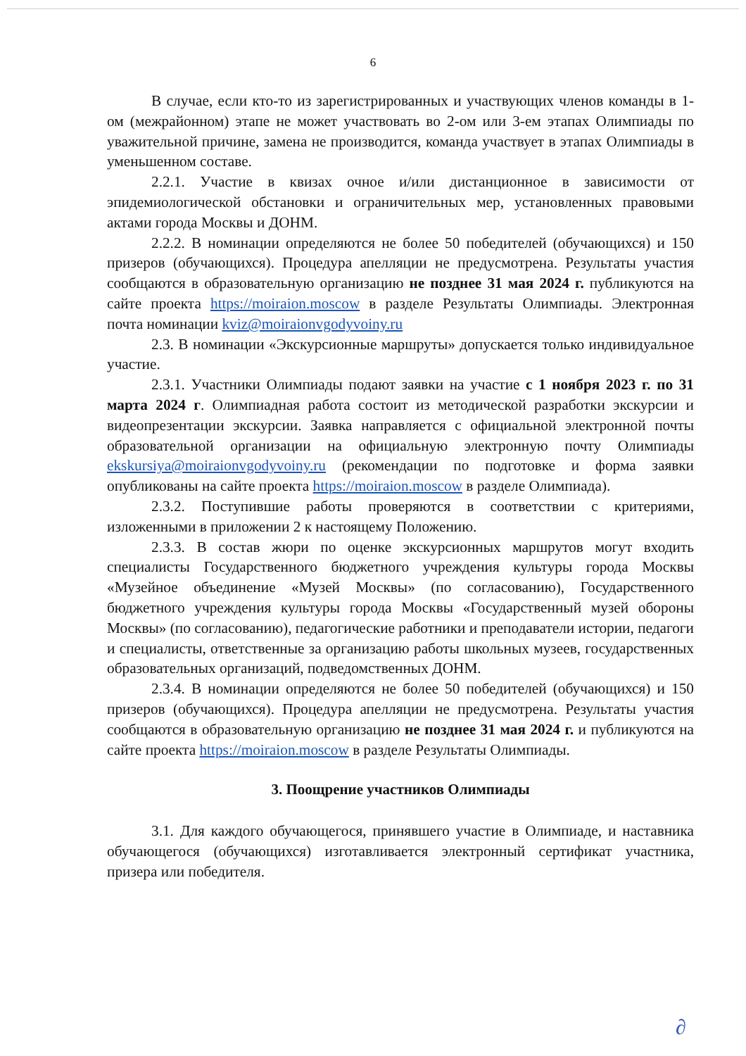6
В случае, если кто-то из зарегистрированных и участвующих членов команды в 1-ом (межрайонном) этапе не может участвовать во 2-ом или 3-ем этапах Олимпиады по уважительной причине, замена не производится, команда участвует в этапах Олимпиады в уменьшенном составе.
2.2.1. Участие в квизах очное и/или дистанционное в зависимости от эпидемиологической обстановки и ограничительных мер, установленных правовыми актами города Москвы и ДОНМ.
2.2.2. В номинации определяются не более 50 победителей (обучающихся) и 150 призеров (обучающихся). Процедура апелляции не предусмотрена. Результаты участия сообщаются в образовательную организацию не позднее 31 мая 2024 г. публикуются на сайте проекта https://moiraion.moscow в разделе Результаты Олимпиады. Электронная почта номинации kviz@moiraionvgodyvoiny.ru
2.3. В номинации «Экскурсионные маршруты» допускается только индивидуальное участие.
2.3.1. Участники Олимпиады подают заявки на участие с 1 ноября 2023 г. по 31 марта 2024 г. Олимпиадная работа состоит из методической разработки экскурсии и видеопрезентации экскурсии. Заявка направляется с официальной электронной почты образовательной организации на официальную электронную почту Олимпиады ekskursiya@moiraionvgodyvoiny.ru (рекомендации по подготовке и форма заявки опубликованы на сайте проекта https://moiraion.moscow в разделе Олимпиада).
2.3.2. Поступившие работы проверяются в соответствии с критериями, изложенными в приложении 2 к настоящему Положению.
2.3.3. В состав жюри по оценке экскурсионных маршрутов могут входить специалисты Государственного бюджетного учреждения культуры города Москвы «Музейное объединение «Музей Москвы» (по согласованию), Государственного бюджетного учреждения культуры города Москвы «Государственный музей обороны Москвы» (по согласованию), педагогические работники и преподаватели истории, педагоги и специалисты, ответственные за организацию работы школьных музеев, государственных образовательных организаций, подведомственных ДОНМ.
2.3.4. В номинации определяются не более 50 победителей (обучающихся) и 150 призеров (обучающихся). Процедура апелляции не предусмотрена. Результаты участия сообщаются в образовательную организацию не позднее 31 мая 2024 г. и публикуются на сайте проекта https://moiraion.moscow в разделе Результаты Олимпиады.
3. Поощрение участников Олимпиады
3.1. Для каждого обучающегося, принявшего участие в Олимпиаде, и наставника обучающегося (обучающихся) изготавливается электронный сертификат участника, призера или победителя.
∂